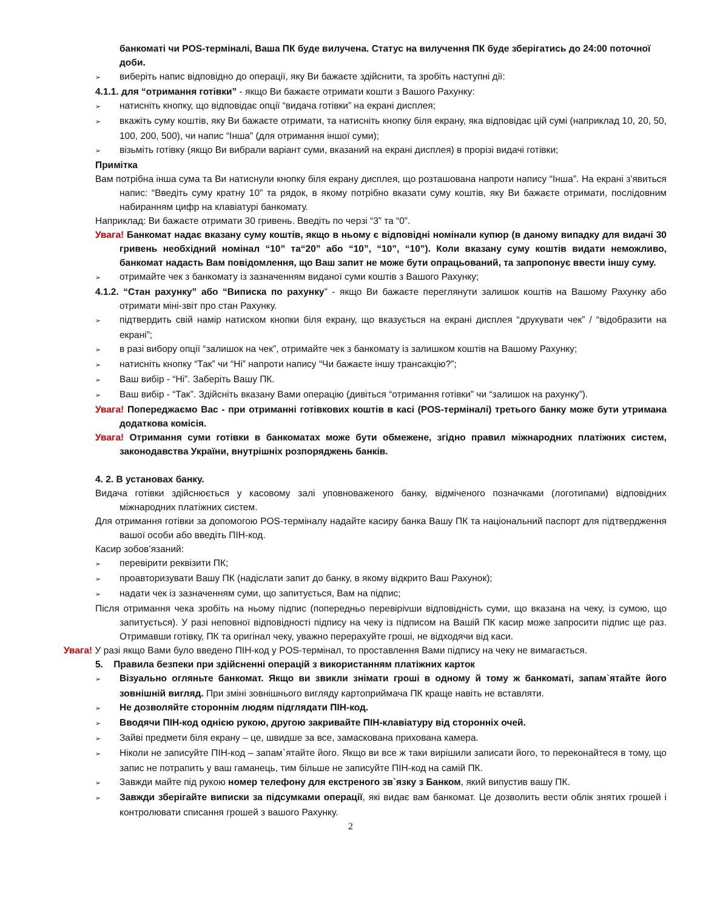банкоматі чи POS-терміналі, Ваша ПК буде вилучена. Статус на вилучення ПК буде зберігатись до 24:00 поточної доби.
➢ виберіть напис відповідно до операції, яку Ви бажаєте здійснити, та зробіть наступні дії:
4.1.1. для “отримання готівки” - якщо Ви бажаєте отримати кошти з Вашого Рахунку:
➢ натисніть кнопку, що відповідає опції “видача готівки” на екрані дисплея;
➢ вкажіть суму коштів, яку Ви бажаєте отримати, та натисніть кнопку біля екрану, яка відповідає цій сумі (наприклад 10, 20, 50, 100, 200, 500), чи напис “Інша” (для отримання іншої суми);
➢ візьміть готівку (якщо Ви вибрали варіант суми, вказаний на екрані дисплея) в прорізі видачі готівки;
Примітка
Вам потрібна інша сума та Ви натиснули кнопку біля екрану дисплея, що розташована напроти напису “Інша”. На екрані з'явиться напис: “Введіть суму кратну 10” та рядок, в якому потрібно вказати суму коштів, яку Ви бажаєте отримати, послідовним набиранням цифр на клавіатурі банкомату.
Наприклад: Ви бажаєте отримати 30 гривень. Введіть по черзі “3” та “0”.
Увага! Банкомат надає вказану суму коштів, якщо в ньому є відповідні номінали купюр (в даному випадку для видачі 30 гривень необхідний номінал “10” та“20” або “10”, “10”, “10”). Коли вказану суму коштів видати неможливо, банкомат надасть Вам повідомлення, що Ваш запит не може бути опрацьований, та запропонує ввести іншу суму.
➢ отримайте чек з банкомату із зазначенням виданої суми коштів з Вашого Рахунку;
4.1.2. “Стан рахунку” або “Виписка по рахунку” - якщо Ви бажаєте переглянути залишок коштів на Вашому Рахунку або отримати міні-звіт про стан Рахунку.
➢ підтвердить свій намір натиском кнопки біля екрану, що вказується на екрані дисплея “друкувати чек” / “відобразити на екрані”;
➢ в разі вибору опції “залишок на чек”, отримайте чек з банкомату із залишком коштів на Вашому Рахунку;
➢ натисніть кнопку “Так” чи “Ні” напроти напису “Чи бажаєте іншу трансакцію?”;
➢ Ваш вибір - “Ні”. Заберіть Вашу ПК.
➢ Ваш вибір - “Так”. Здійсніть вказану Вами операцію (дивіться “отримання готівки” чи “залишок на рахунку”).
Увага! Попереджаємо Вас - при отриманні готівкових коштів в касі (POS-терміналі) третього банку може бути утримана додаткова комісія.
Увага! Отримання суми готівки в банкоматах може бути обмежене, згідно правил міжнародних платіжних систем, законодавства України, внутрішніх розпоряджень банків.
4. 2. В установах банку.
Видача готівки здійснюється у касовому залі уповноваженого банку, відміченого позначками (логотипами) відповідних міжнародних платіжних систем.
Для отримання готівки за допомогою POS-терміналу надайте касиру банка Вашу ПК та національний паспорт для підтвердження вашої особи або введіть ПІН-код.
Касир зобов’язаний:
➢ перевірити реквізити ПК;
➢ проавторизувати Вашу ПК (надіслати запит до банку, в якому відкрито Ваш Рахунок);
➢ надати чек із зазначенням суми, що запитується, Вам на підпис;
Після отримання чека зробіть на ньому підпис (попередньо перевірivши відповідність суми, що вказана на чеку, із сумою, що запитується). У разі неповної відповідності підпису на чеку із підписом на Вашій ПК касир може запросити підпис ще раз. Отримавши готівку, ПК та оригінал чеку, уважно перерахуйте гроші, не відходячи від каси.
Увага! У разі якщо Вами було введено ПІН-код у POS-термінал, то проставлення Вами підпису на чеку не вимагається.
5. Правила безпеки при здійсненні операцій з використанням платіжних карток
➢ Візуально огляньте банкомат. Якщо ви звикли знімати гроші в одному й тому ж банкоматі, запам`ятайте його зовнішній вигляд. При зміні зовнішнього вигляду картоприймача ПК краще навіть не вставляти.
➢ Не дозволяйте стороннім людям підглядати ПІН-код.
➢ Вводячи ПІН-код однією рукою, другою закривайте ПІН-клавіатуру від сторонніх очей.
➢ Зайві предмети біля екрану – це, швидше за все, замаскована прихована камера.
➢ Ніколи не записуйте ПІН-код – запам`ятайте його. Якщо ви все ж таки вирішили записати його, то переконайтеся в тому, що запис не потрапить у ваш гаманець, тим більше не записуйте ПІН-код на самій ПК.
➢ Завжди майте під рукою номер телефону для екстреного зв`язку з Банком, який випустив вашу ПК.
➢ Завжди зберігайте виписки за підсумками операції, які видає вам банкомат. Це дозволить вести облік знятих грошей і контролювати списання грошей з вашого Рахунку.
2